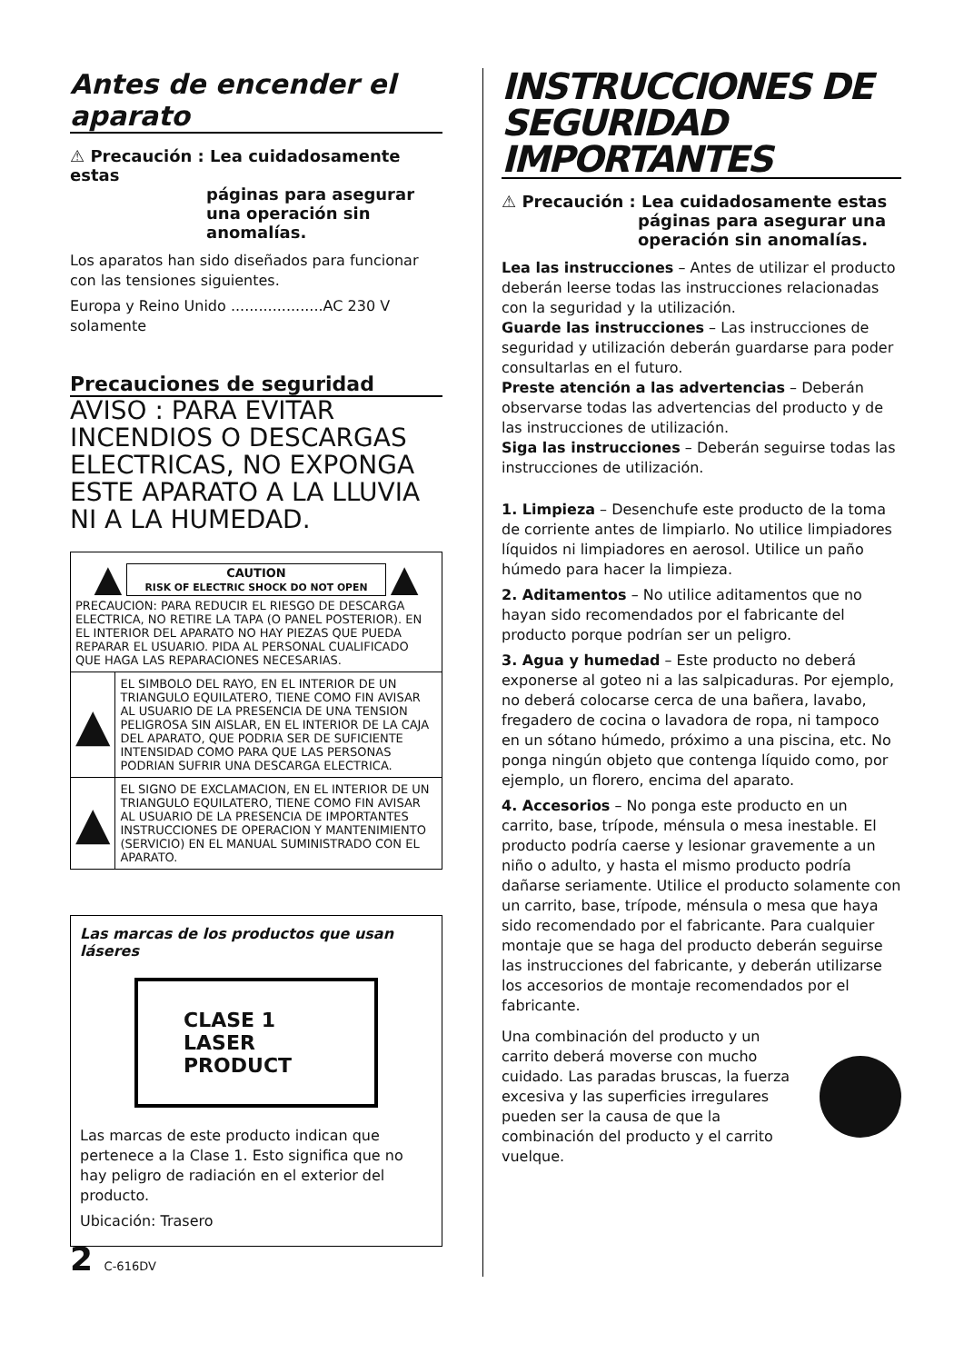Antes de encender el aparato
⚠ Precaución : Lea cuidadosamente estas
páginas para asegurar una operación sin anomalías.
Los aparatos han sido diseñados para funcionar con las tensiones siguientes.
Europa y Reino Unido ....................AC 230 V solamente
Precauciones de seguridad
AVISO : PARA EVITAR INCENDIOS O DESCARGAS ELECTRICAS, NO EXPONGA ESTE APARATO A LA LLUVIA NI A LA HUMEDAD.
| ▲ CAUTION RISK OF ELECTRIC SHOCK DO NOT OPEN ▲ PRECAUCION: PARA REDUCIR EL RIESGO DE DESCARGA ELECTRICA, NO RETIRE LA TAPA (O PANEL POSTERIOR). EN EL INTERIOR DEL APARATO NO HAY PIEZAS QUE PUEDA REPARAR EL USUARIO. PIDA AL PERSONAL CUALIFICADO QUE HAGA LAS REPARACIONES NECESARIAS. | |
| ▲ | EL SIMBOLO DEL RAYO, EN EL INTERIOR DE UN TRIANGULO EQUILATERO, TIENE COMO FIN AVISAR AL USUARIO DE LA PRESENCIA DE UNA TENSION PELIGROSA SIN AISLAR, EN EL INTERIOR DE LA CAJA DEL APARATO, QUE PODRIA SER DE SUFICIENTE INTENSIDAD COMO PARA QUE LAS PERSONAS PODRIAN SUFRIR UNA DESCARGA ELECTRICA. |
| ▲ | EL SIGNO DE EXCLAMACION, EN EL INTERIOR DE UN TRIANGULO EQUILATERO, TIENE COMO FIN AVISAR AL USUARIO DE LA PRESENCIA DE IMPORTANTES INSTRUCCIONES DE OPERACION Y MANTENIMIENTO (SERVICIO) EN EL MANUAL SUMINISTRADO CON EL APARATO. |
Las marcas de los productos que usan láseres
CLASE 1
LASER PRODUCT
Las marcas de este producto indican que pertenece a la Clase 1. Esto significa que no hay peligro de radiación en el exterior del producto.
Ubicación: Trasero
INSTRUCCIONES DE SEGURIDAD IMPORTANTES
⚠ Precaución : Lea cuidadosamente estas
páginas para asegurar una operación sin anomalías.
Lea las instrucciones – Antes de utilizar el producto deberán leerse todas las instrucciones relacionadas con la seguridad y la utilización.
Guarde las instrucciones – Las instrucciones de seguridad y utilización deberán guardarse para poder consultarlas en el futuro.
Preste atención a las advertencias – Deberán observarse todas las advertencias del producto y de las instrucciones de utilización.
Siga las instrucciones – Deberán seguirse todas las instrucciones de utilización.
1. Limpieza – Desenchufe este producto de la toma de corriente antes de limpiarlo. No utilice limpiadores líquidos ni limpiadores en aerosol. Utilice un paño húmedo para hacer la limpieza.
2. Aditamentos – No utilice aditamentos que no hayan sido recomendados por el fabricante del producto porque podrían ser un peligro.
3. Agua y humedad – Este producto no deberá exponerse al goteo ni a las salpicaduras. Por ejemplo, no deberá colocarse cerca de una bañera, lavabo, fregadero de cocina o lavadora de ropa, ni tampoco en un sótano húmedo, próximo a una piscina, etc. No ponga ningún objeto que contenga líquido como, por ejemplo, un florero, encima del aparato.
4. Accesorios – No ponga este producto en un carrito, base, trípode, ménsula o mesa inestable. El producto podría caerse y lesionar gravemente a un niño o adulto, y hasta el mismo producto podría dañarse seriamente. Utilice el producto solamente con un carrito, base, trípode, ménsula o mesa que haya sido recomendado por el fabricante. Para cualquier montaje que se haga del producto deberán seguirse las instrucciones del fabricante, y deberán utilizarse los accesorios de montaje recomendados por el fabricante.
Una combinación del producto y un carrito deberá moverse con mucho cuidado. Las paradas bruscas, la fuerza excesiva y las superficies irregulares pueden ser la causa de que la combinación del producto y el carrito vuelque.
2 C-616DV